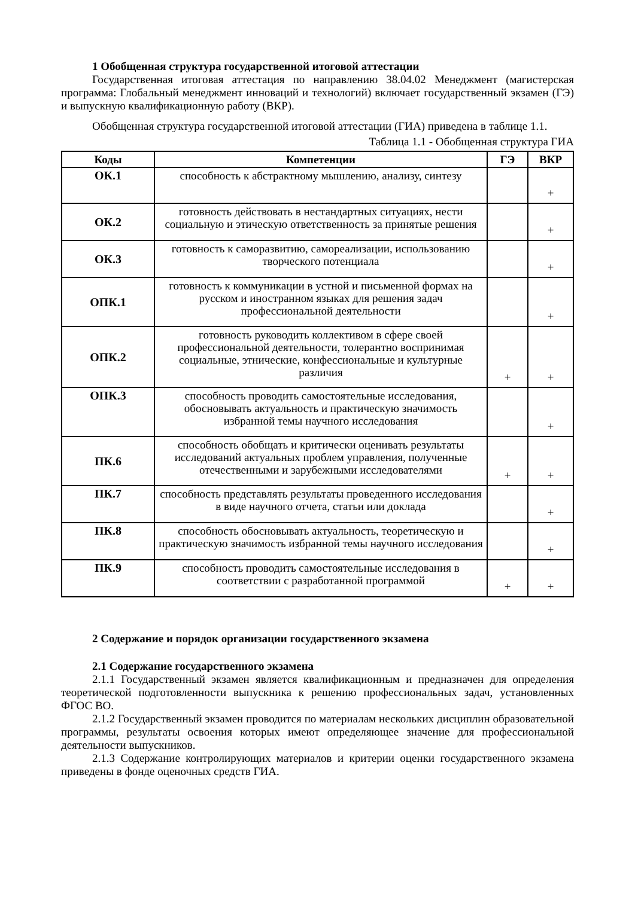1 Обобщенная структура государственной итоговой аттестации
Государственная итоговая аттестация по направлению 38.04.02 Менеджмент (магистерская программа: Глобальный менеджмент инноваций и технологий) включает государственный экзамен (ГЭ) и выпускную квалификационную работу (ВКР).
Обобщенная структура государственной итоговой аттестации (ГИА) приведена в таблице 1.1.
Таблица 1.1 - Обобщенная структура ГИА
| Коды | Компетенции | ГЭ | ВКР |
| --- | --- | --- | --- |
| ОК.1 | способность к абстрактному мышлению, анализу, синтезу | | + |
| ОК.2 | готовность действовать в нестандартных ситуациях, нести социальную и этическую ответственность за принятые решения | | + |
| ОК.3 | готовность к саморазвитию, самореализации, использованию творческого потенциала | | + |
| ОПК.1 | готовность к коммуникации в устной и письменной формах на русском и иностранном языках для решения задач профессиональной деятельности | | + |
| ОПК.2 | готовность руководить коллективом в сфере своей профессиональной деятельности, толерантно воспринимая социальные, этнические, конфессиональные и культурные различия | + | + |
| ОПК.3 | способность проводить самостоятельные исследования, обосновывать актуальность и практическую значимость избранной темы научного исследования | | + |
| ПК.6 | способность обобщать и критически оценивать результаты исследований актуальных проблем управления, полученные отечественными и зарубежными исследователями | + | + |
| ПК.7 | способность представлять результаты проведенного исследования в виде научного отчета, статьи или доклада | | + |
| ПК.8 | способность обосновывать актуальность, теоретическую и практическую значимость избранной темы научного исследования | | + |
| ПК.9 | способность проводить самостоятельные исследования в соответствии с разработанной программой | + | + |
2 Содержание и порядок организации государственного экзамена
2.1 Содержание государственного экзамена
2.1.1 Государственный экзамен является квалификационным и предназначен для определения теоретической подготовленности выпускника к решению профессиональных задач, установленных ФГОС ВО.
2.1.2 Государственный экзамен проводится по материалам нескольких дисциплин образовательной программы, результаты освоения которых имеют определяющее значение для профессиональной деятельности выпускников.
2.1.3 Содержание контролирующих материалов и критерии оценки государственного экзамена приведены в фонде оценочных средств ГИА.